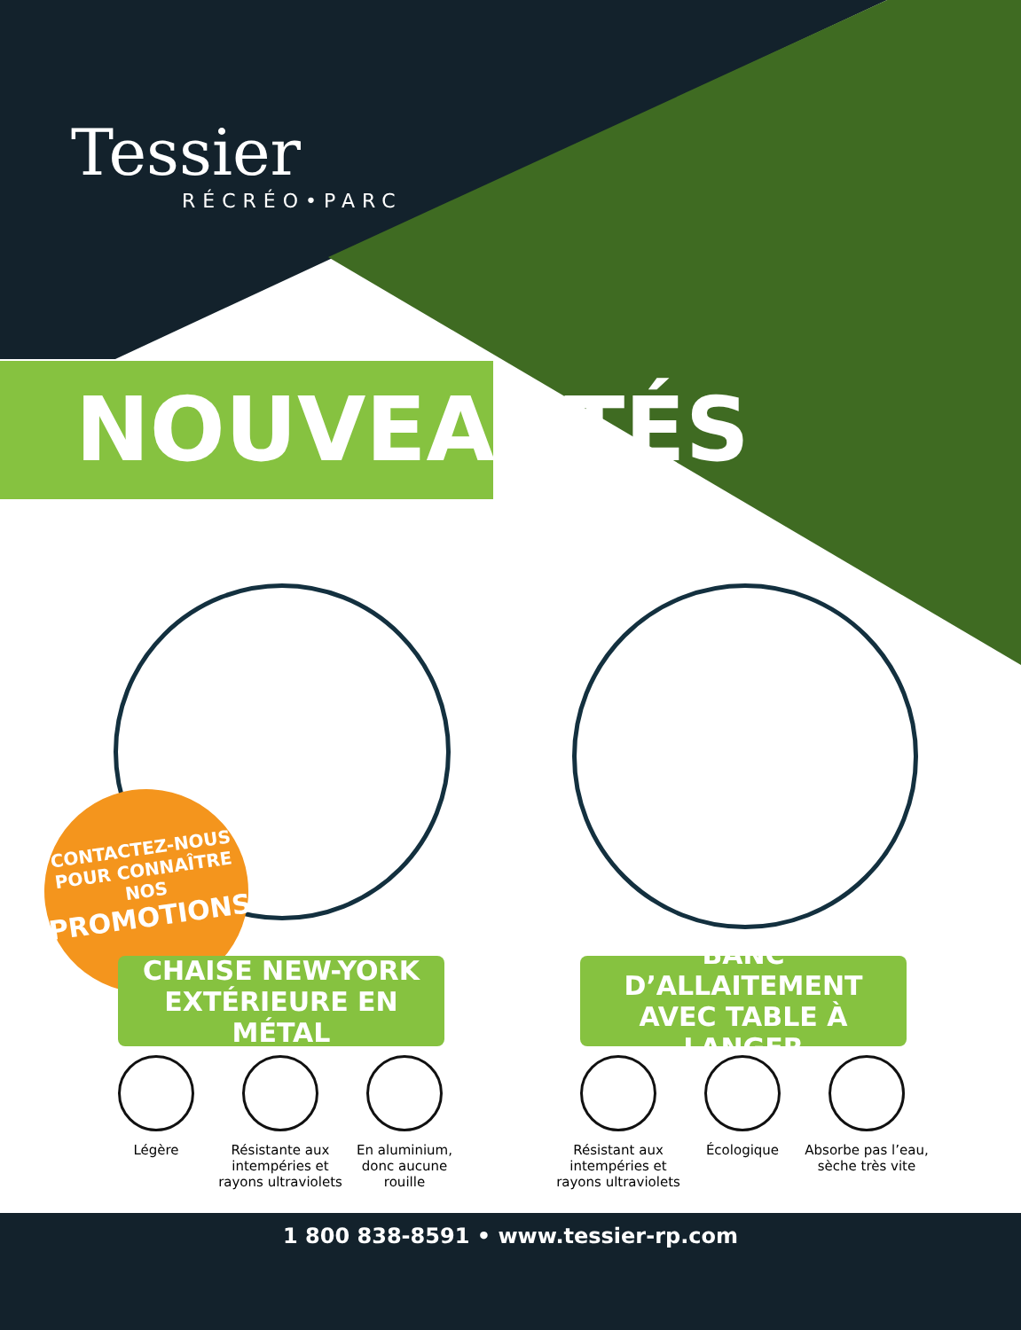Tessier
RÉCRÉO•PARC
NOUVEAUTÉS
CONTACTEZ-NOUS
POUR CONNAÎTRE NOS
PROMOTIONS!
CHAISE NEW-YORK
EXTÉRIEURE EN MÉTAL
BANC D’ALLAITEMENT
AVEC TABLE À LANGER
Légère Résistante aux intempéries et rayons ultraviolets
En aluminium, donc aucune rouille
Résistant aux intempéries et rayons ultraviolets
Écologique Absorbe pas l’eau, sèche très vite
1 800 838-8591 • www.tessier-rp.com